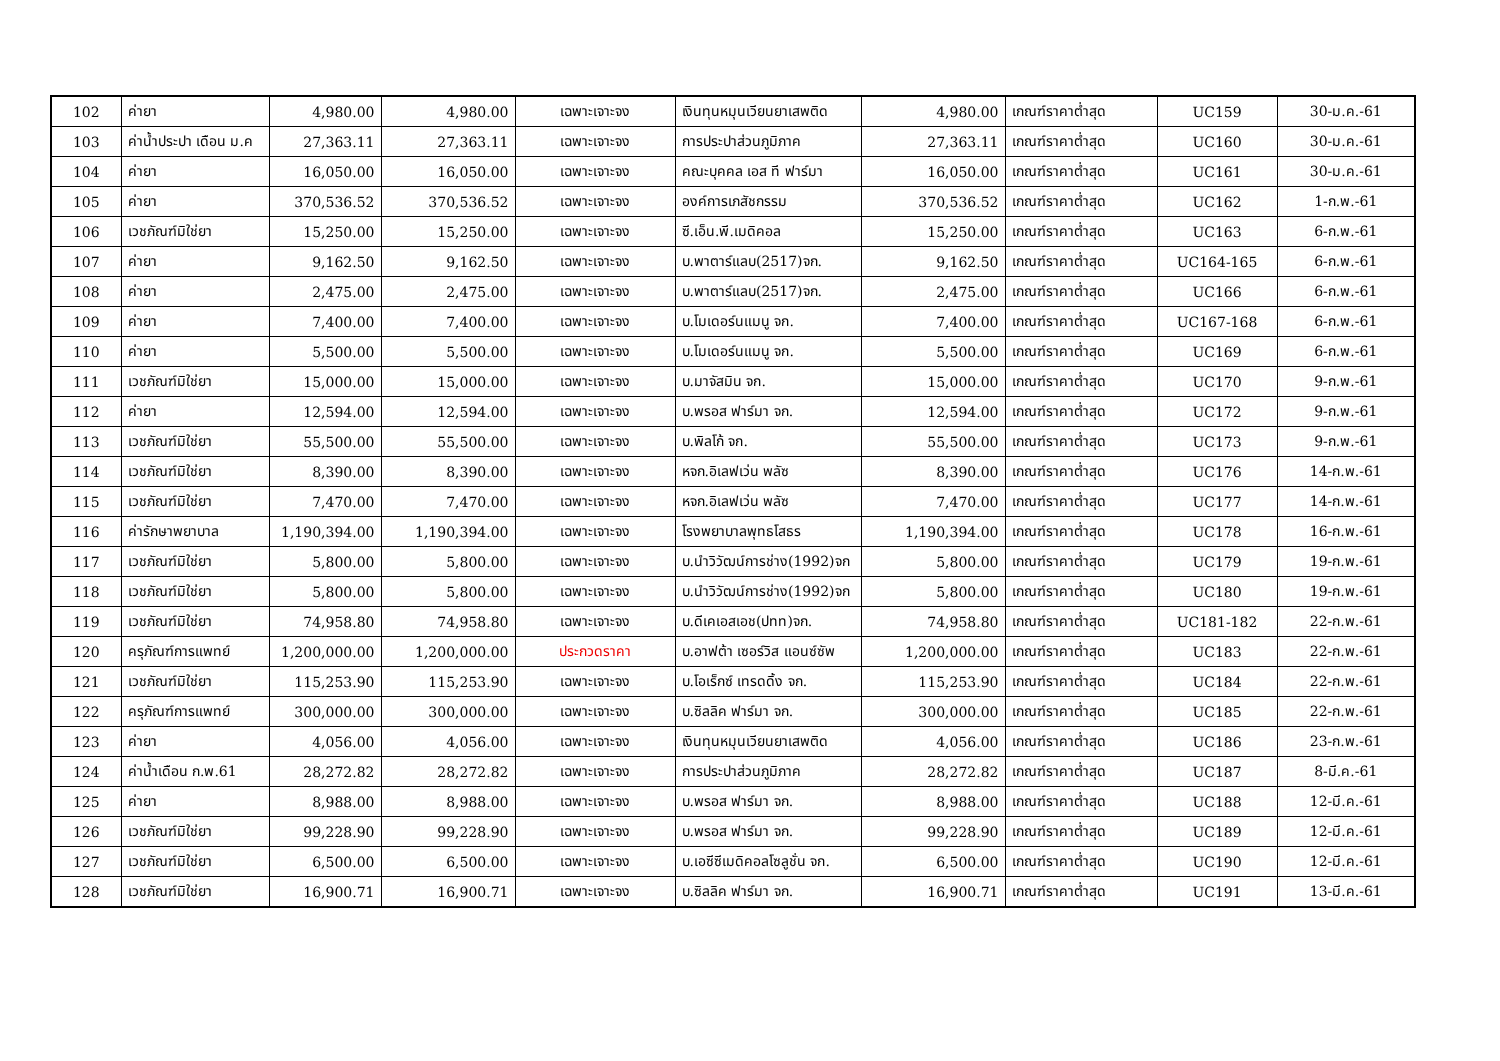| 102 | ค่ายา | 4,980.00 | 4,980.00 | เฉพาะเจาะจง | เงินทุนหมุนเวียนยาเสพติด | 4,980.00 | เกณฑ์ราคาต่ำสุด | UC159 | 30-ม.ค.-61 |
| 103 | ค่าน้ำประปา เดือน ม.ค | 27,363.11 | 27,363.11 | เฉพาะเจาะจง | การประปาส่วนภูมิภาค | 27,363.11 | เกณฑ์ราคาต่ำสุด | UC160 | 30-ม.ค.-61 |
| 104 | ค่ายา | 16,050.00 | 16,050.00 | เฉพาะเจาะจง | คณะบุคคล เอส ที ฟาร์มา | 16,050.00 | เกณฑ์ราคาต่ำสุด | UC161 | 30-ม.ค.-61 |
| 105 | ค่ายา | 370,536.52 | 370,536.52 | เฉพาะเจาะจง | องค์การเภสัชกรรม | 370,536.52 | เกณฑ์ราคาต่ำสุด | UC162 | 1-ก.พ.-61 |
| 106 | เวชภัณฑ์มิใช่ยา | 15,250.00 | 15,250.00 | เฉพาะเจาะจง | ซี.เอ็น.พี.เมดิคอล | 15,250.00 | เกณฑ์ราคาต่ำสุด | UC163 | 6-ก.พ.-61 |
| 107 | ค่ายา | 9,162.50 | 9,162.50 | เฉพาะเจาะจง | บ.พาตาร์แลบ(2517)จก. | 9,162.50 | เกณฑ์ราคาต่ำสุด | UC164-165 | 6-ก.พ.-61 |
| 108 | ค่ายา | 2,475.00 | 2,475.00 | เฉพาะเจาะจง | บ.พาตาร์แลบ(2517)จก. | 2,475.00 | เกณฑ์ราคาต่ำสุด | UC166 | 6-ก.พ.-61 |
| 109 | ค่ายา | 7,400.00 | 7,400.00 | เฉพาะเจาะจง | บ.โมเดอร์นแมนู จก. | 7,400.00 | เกณฑ์ราคาต่ำสุด | UC167-168 | 6-ก.พ.-61 |
| 110 | ค่ายา | 5,500.00 | 5,500.00 | เฉพาะเจาะจง | บ.โมเดอร์นแมนู จก. | 5,500.00 | เกณฑ์ราคาต่ำสุด | UC169 | 6-ก.พ.-61 |
| 111 | เวชภัณฑ์มิใช่ยา | 15,000.00 | 15,000.00 | เฉพาะเจาะจง | บ.มาจัสมิน จก. | 15,000.00 | เกณฑ์ราคาต่ำสุด | UC170 | 9-ก.พ.-61 |
| 112 | ค่ายา | 12,594.00 | 12,594.00 | เฉพาะเจาะจง | บ.พรอส ฟาร์มา จก. | 12,594.00 | เกณฑ์ราคาต่ำสุด | UC172 | 9-ก.พ.-61 |
| 113 | เวชภัณฑ์มิใช่ยา | 55,500.00 | 55,500.00 | เฉพาะเจาะจง | บ.พิลโก้ จก. | 55,500.00 | เกณฑ์ราคาต่ำสุด | UC173 | 9-ก.พ.-61 |
| 114 | เวชภัณฑ์มิใช่ยา | 8,390.00 | 8,390.00 | เฉพาะเจาะจง | หจก.อิเลฟเว่น พลัซ | 8,390.00 | เกณฑ์ราคาต่ำสุด | UC176 | 14-ก.พ.-61 |
| 115 | เวชภัณฑ์มิใช่ยา | 7,470.00 | 7,470.00 | เฉพาะเจาะจง | หจก.อิเลฟเว่น พลัซ | 7,470.00 | เกณฑ์ราคาต่ำสุด | UC177 | 14-ก.พ.-61 |
| 116 | ค่ารักษาพยาบาล | 1,190,394.00 | 1,190,394.00 | เฉพาะเจาะจง | โรงพยาบาลพุทธโสธร | 1,190,394.00 | เกณฑ์ราคาต่ำสุด | UC178 | 16-ก.พ.-61 |
| 117 | เวชภัณฑ์มิใช่ยา | 5,800.00 | 5,800.00 | เฉพาะเจาะจง | บ.นำวิวัฒน์การช่าง(1992)จก | 5,800.00 | เกณฑ์ราคาต่ำสุด | UC179 | 19-ก.พ.-61 |
| 118 | เวชภัณฑ์มิใช่ยา | 5,800.00 | 5,800.00 | เฉพาะเจาะจง | บ.นำวิวัฒน์การช่าง(1992)จก | 5,800.00 | เกณฑ์ราคาต่ำสุด | UC180 | 19-ก.พ.-61 |
| 119 | เวชภัณฑ์มิใช่ยา | 74,958.80 | 74,958.80 | เฉพาะเจาะจง | บ.ดีเคเอสเอช(ปทท)จก. | 74,958.80 | เกณฑ์ราคาต่ำสุด | UC181-182 | 22-ก.พ.-61 |
| 120 | ครุภัณฑ์การแพทย์ | 1,200,000.00 | 1,200,000.00 | ประกวดราคา | บ.อาฟต้า เซอร์วิส แอนซ์ซัพ | 1,200,000.00 | เกณฑ์ราคาต่ำสุด | UC183 | 22-ก.พ.-61 |
| 121 | เวชภัณฑ์มิใช่ยา | 115,253.90 | 115,253.90 | เฉพาะเจาะจง | บ.โอเร็กซ์ เทรดดิ้ง จก. | 115,253.90 | เกณฑ์ราคาต่ำสุด | UC184 | 22-ก.พ.-61 |
| 122 | ครุภัณฑ์การแพทย์ | 300,000.00 | 300,000.00 | เฉพาะเจาะจง | บ.ซิลลิค ฟาร์มา จก. | 300,000.00 | เกณฑ์ราคาต่ำสุด | UC185 | 22-ก.พ.-61 |
| 123 | ค่ายา | 4,056.00 | 4,056.00 | เฉพาะเจาะจง | เงินทุนหมุนเวียนยาเสพติด | 4,056.00 | เกณฑ์ราคาต่ำสุด | UC186 | 23-ก.พ.-61 |
| 124 | ค่าน้ำเดือน ก.พ.61 | 28,272.82 | 28,272.82 | เฉพาะเจาะจง | การประปาส่วนภูมิภาค | 28,272.82 | เกณฑ์ราคาต่ำสุด | UC187 | 8-มี.ค.-61 |
| 125 | ค่ายา | 8,988.00 | 8,988.00 | เฉพาะเจาะจง | บ.พรอส ฟาร์มา จก. | 8,988.00 | เกณฑ์ราคาต่ำสุด | UC188 | 12-มี.ค.-61 |
| 126 | เวชภัณฑ์มิใช่ยา | 99,228.90 | 99,228.90 | เฉพาะเจาะจง | บ.พรอส ฟาร์มา จก. | 99,228.90 | เกณฑ์ราคาต่ำสุด | UC189 | 12-มี.ค.-61 |
| 127 | เวชภัณฑ์มิใช่ยา | 6,500.00 | 6,500.00 | เฉพาะเจาะจง | บ.เอซีซีเมดิคอลโซลูชั่น จก. | 6,500.00 | เกณฑ์ราคาต่ำสุด | UC190 | 12-มี.ค.-61 |
| 128 | เวชภัณฑ์มิใช่ยา | 16,900.71 | 16,900.71 | เฉพาะเจาะจง | บ.ซิลลิค ฟาร์มา จก. | 16,900.71 | เกณฑ์ราคาต่ำสุด | UC191 | 13-มี.ค.-61 |